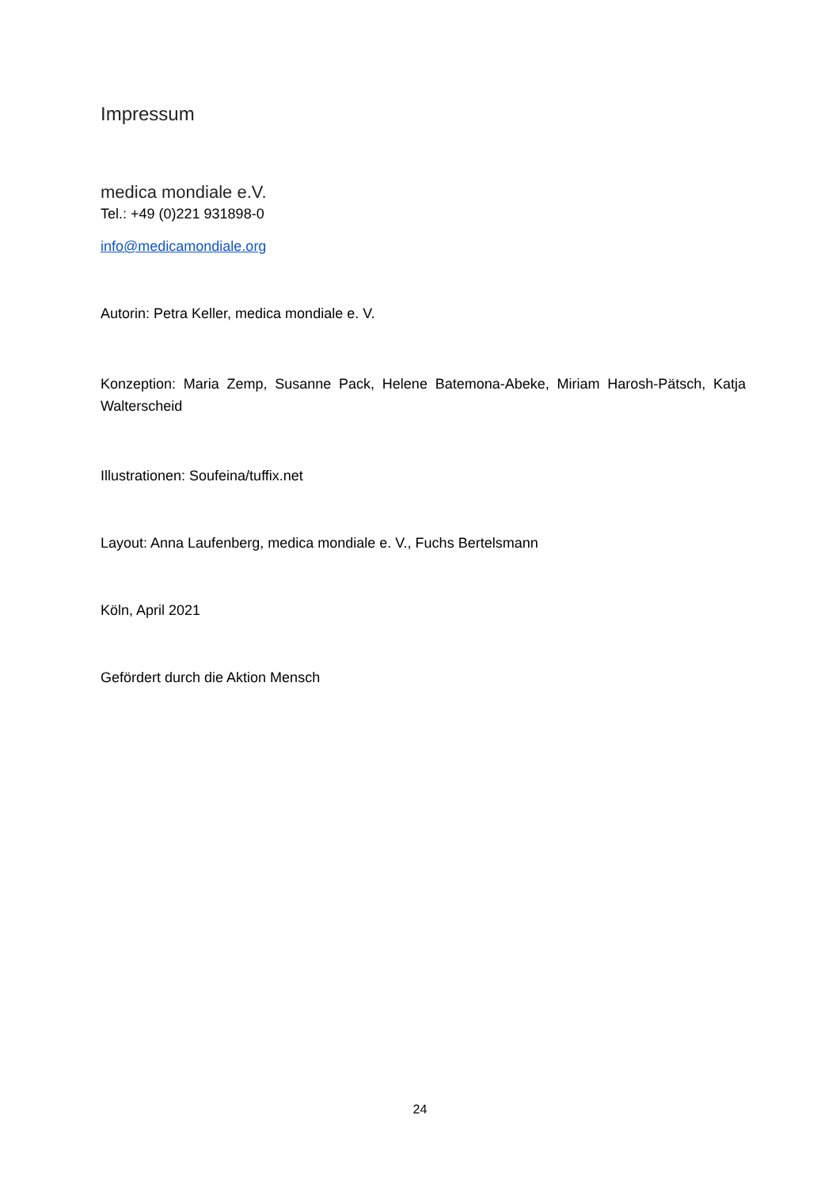Impressum
medica mondiale e.V.
Tel.: +49 (0)221 931898-0
info@medicamondiale.org
Autorin: Petra Keller, medica mondiale e. V.
Konzeption: Maria Zemp, Susanne Pack, Helene Batemona-Abeke, Miriam Harosh-Pätsch, Katja Walterscheid
Illustrationen: Soufeina/tuffix.net
Layout: Anna Laufenberg, medica mondiale e. V., Fuchs Bertelsmann
Köln, April 2021
Gefördert durch die Aktion Mensch
24